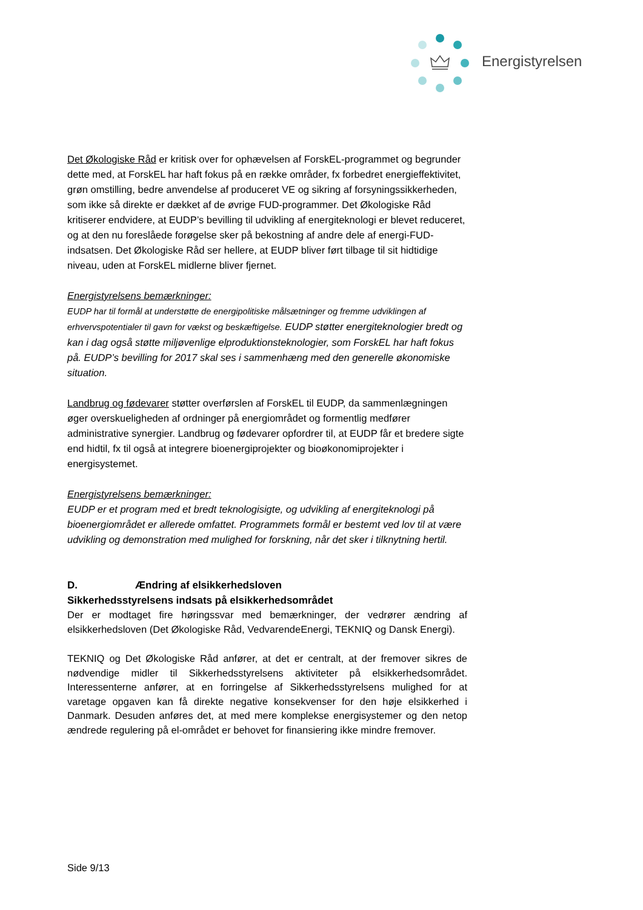Energistyrelsen
Det Økologiske Råd er kritisk over for ophævelsen af ForskEL-programmet og begrunder dette med, at ForskEL har haft fokus på en række områder, fx forbedret energieffektivitet, grøn omstilling, bedre anvendelse af produceret VE og sikring af forsyningssikkerheden, som ikke så direkte er dækket af de øvrige FUD-programmer. Det Økologiske Råd kritiserer endvidere, at EUDP’s bevilling til udvikling af energiteknologi er blevet reduceret, og at den nu foreslåede forøgelse sker på bekostning af andre dele af energi-FUD-indsatsen. Det Økologiske Råd ser hellere, at EUDP bliver ført tilbage til sit hidtidige niveau, uden at ForskEL midlerne bliver fjernet.
Energistyrelsens bemærkninger:
EUDP har til formål at understøtte de energipolitiske målsætninger og fremme udviklingen af erhvervspotentialer til gavn for vækst og beskæftigelse. EUDP støtter energiteknologier bredt og kan i dag også støtte miljøvenlige elproduktionsteknologier, som ForskEL har haft fokus på. EUDP’s bevilling for 2017 skal ses i sammenhæng med den generelle økonomiske situation.
Landbrug og fødevarer støtter overførslen af ForskEL til EUDP, da sammenlægningen øger overskueligheden af ordninger på energiområdet og formentlig medfører administrative synergier. Landbrug og fødevarer opfordrer til, at EUDP får et bredere sigte end hidtil, fx til også at integrere bioenergiprojekter og bioøkonomiprojekter i energisystemet.
Energistyrelsens bemærkninger:
EUDP er et program med et bredt teknologisigte, og udvikling af energiteknologi på bioenergiområdet er allerede omfattet. Programmets formål er bestemt ved lov til at være udvikling og demonstration med mulighed for forskning, når det sker i tilknytning hertil.
D. Ændring af elsikkerhedsloven
Sikkerhedsstyrelsens indsats på elsikkerhedsområdet
Der er modtaget fire høringssvar med bemærkninger, der vedrører ændring af elsikkerhedsloven (Det Økologiske Råd, VedvarendeEnergi, TEKNIQ og Dansk Energi).
TEKNIQ og Det Økologiske Råd anfører, at det er centralt, at der fremover sikres de nødvendige midler til Sikkerhedsstyrelsens aktiviteter på elsikkerhedsområdet. Interessenterne anfører, at en forringelse af Sikkerhedsstyrelsens mulighed for at varetage opgaven kan få direkte negative konsekvenser for den høje elsikkerhed i Danmark. Desuden anføres det, at med mere komplekse energisystemer og den netop ændrede regulering på el-området er behovet for finansiering ikke mindre fremover.
Side 9/13